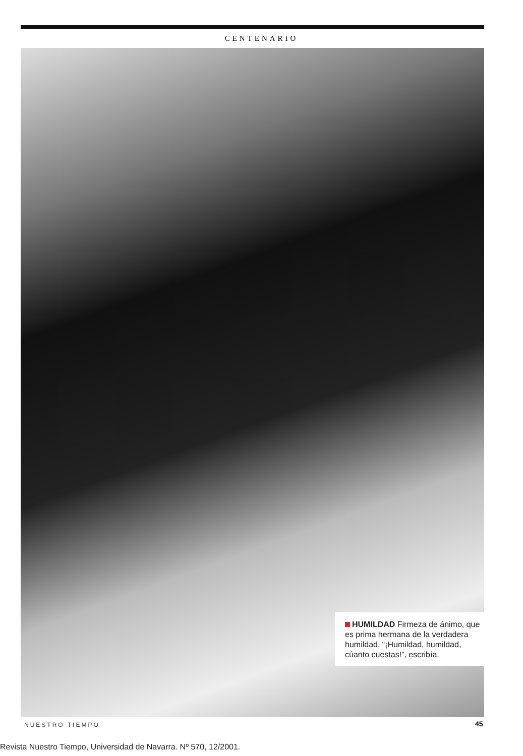CENTENARIO
HUMILDAD Firmeza de ánimo, que es prima hermana de la verdadera humildad. “¡Humildad, humildad, cúanto cuestas!”, escribía.
NUESTRO TIEMPO 45
Revista Nuestro Tiempo, Universidad de Navarra. Nº 570, 12/2001.